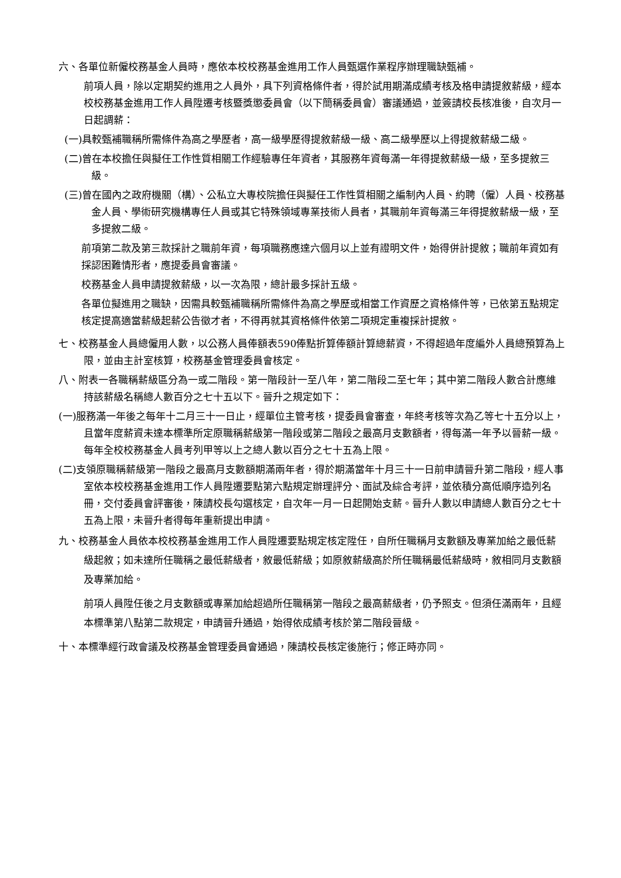六、各單位新僱校務基金人員時，應依本校校務基金進用工作人員甄選作業程序辦理職缺甄補。
前項人員，除以定期契約進用之人員外，具下列資格條件者，得於試用期滿成績考核及格申請提敘薪級，經本校校務基金進用工作人員陞遷考核暨獎懲委員會（以下簡稱委員會）審議通過，並簽請校長核准後，自次月一日起調薪：
(一)具較甄補職稱所需條件為高之學歷者，高一級學歷得提敘薪級一級、高二級學歷以上得提敘薪級二級。
(二)曾在本校擔任與擬任工作性質相關工作經驗專任年資者，其服務年資每滿一年得提敘薪級一級，至多提敘三級。
(三)曾在國內之政府機關（構）、公私立大專校院擔任與擬任工作性質相關之編制內人員、約聘（僱）人員、校務基金人員、學術研究機構專任人員或其它特殊領域專業技術人員者，其職前年資每滿三年得提敘薪級一級，至多提敘二級。
前項第二款及第三款採計之職前年資，每項職務應達六個月以上並有證明文件，始得併計提敘；職前年資如有採認困難情形者，應提委員會審議。
校務基金人員申請提敘薪級，以一次為限，總計最多採計五級。
各單位擬進用之職缺，因需具較甄補職稱所需條件為高之學歷或相當工作資歷之資格條件等，已依第五點規定核定提高適當薪級起薪公告徵才者，不得再就其資格條件依第二項規定重複採計提敘。
七、校務基金人員總僱用人數，以公務人員俸額表590俸點折算俸額計算總薪資，不得超過年度編外人員總預算為上限，並由主計室核算，校務基金管理委員會核定。
八、附表一各職稱薪級區分為一或二階段。第一階段計一至八年，第二階段二至七年；其中第二階段人數合計應維持該薪級名稱總人數百分之七十五以下。晉升之規定如下：
(一)服務滿一年後之每年十二月三十一日止，經單位主管考核，提委員會審查，年終考核等次為乙等七十五分以上，且當年度薪資未達本標準所定原職稱薪級第一階段或第二階段之最高月支數額者，得每滿一年予以晉薪一級。每年全校校務基金人員考列甲等以上之總人數以百分之七十五為上限。
(二)支領原職稱薪級第一階段之最高月支數額期滿兩年者，得於期滿當年十月三十一日前申請晉升第二階段，經人事室依本校校務基金進用工作人員陞遷要點第六點規定辦理評分、面試及綜合考評，並依積分高低順序造列名冊，交付委員會評審後，陳請校長勾選核定，自次年一月一日起開始支薪。晉升人數以申請總人數百分之七十五為上限，未晉升者得每年重新提出申請。
九、校務基金人員依本校校務基金進用工作人員陞遷要點規定核定陞任，自所任職稱月支數額及專業加給之最低薪級起敘；如未達所任職稱之最低薪級者，敘最低薪級；如原敘薪級高於所任職稱最低薪級時，敘相同月支數額及專業加給。
前項人員陞任後之月支數額或專業加給超過所任職稱第一階段之最高薪級者，仍予照支。但須任滿兩年，且經本標準第八點第二款規定，申請晉升通過，始得依成績考核於第二階段晉級。
十、本標準經行政會議及校務基金管理委員會通過，陳請校長核定後施行；修正時亦同。